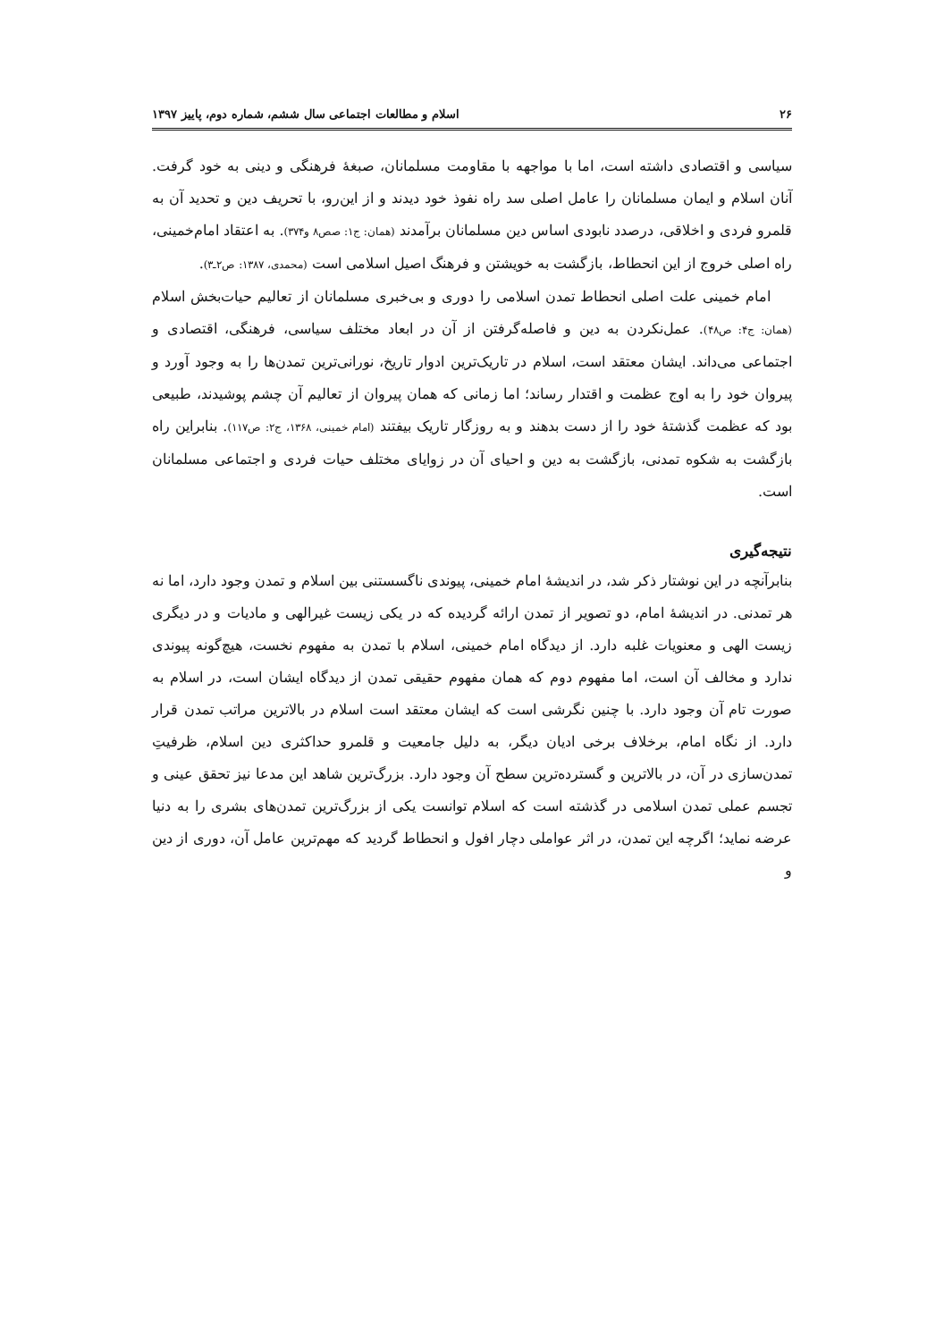۲۶ اسلام و مطالعات اجتماعی سال ششم، شماره دوم، پاییز ۱۳۹۷
سیاسی و اقتصادی داشته است، اما با مواجهه با مقاومت مسلمانان، صبغهٔ فرهنگی و دینی به خود گرفت. آنان اسلام و ایمان مسلمانان را عامل اصلی سد راه نفوذ خود دیدند و از این‌رو، با تحریف دین و تحدید آن به قلمرو فردی و اخلاقی، درصدد نابودی اساس دین مسلمانان برآمدند (همان: ج۱: صص۸ و۳۷۴). به اعتقاد امام‌خمینی، راه اصلی خروج از این انحطاط، بازگشت به خویشتن و فرهنگ اصیل اسلامی است (محمدی، ۱۳۸۷: ص۲ـ۳).
امام خمینی علت اصلی انحطاط تمدن اسلامی را دوری و بی‌خبری مسلمانان از تعالیم حیات‌بخش اسلام (همان: ج۴: ص۴۸). عمل‌نکردن به دین و فاصله‌گرفتن از آن در ابعاد مختلف سیاسی، فرهنگی، اقتصادی و اجتماعی می‌داند. ایشان معتقد است، اسلام در تاریک‌ترین ادوار تاریخ، نورانی‌ترین تمدن‌ها را به وجود آورد و پیروان خود را به اوج عظمت و اقتدار رساند؛ اما زمانی که همان پیروان از تعالیم آن چشم پوشیدند، طبیعی بود که عظمت گذشتهٔ خود را از دست بدهند و به روزگار تاریک بیفتند (امام خمینی، ۱۳۶۸، ج۲: ص۱۱۷). بنابراین راه بازگشت به شکوه تمدنی، بازگشت به دین و احیای آن در زوایای مختلف حیات فردی و اجتماعی مسلمانان است.
نتیجه‌گیری
بنابرآنچه در این نوشتار ذکر شد، در اندیشهٔ امام خمینی، پیوندی ناگسستنی بین اسلام و تمدن وجود دارد، اما نه هر تمدنی. در اندیشهٔ امام، دو تصویر از تمدن ارائه گردیده که در یکی زیست غیرالهی و مادیات و در دیگری زیست الهی و معنویات غلبه دارد. از دیدگاه امام خمینی، اسلام با تمدن به مفهوم نخست، هیچ‌گونه پیوندی ندارد و مخالف آن است، اما مفهوم دوم که همان مفهوم حقیقی تمدن از دیدگاه ایشان است، در اسلام به صورت تام آن وجود دارد. با چنین نگرشی است که ایشان معتقد است اسلام در بالاترین مراتب تمدن قرار دارد. از نگاه امام، برخلاف برخی ادیان دیگر، به دلیل جامعیت و قلمرو حداکثری دین اسلام، ظرفیتِ تمدن‌سازی در آن، در بالاترین و گسترده‌ترین سطح آن وجود دارد. بزرگ‌ترین شاهد این مدعا نیز تحقق عینی و تجسم عملی تمدن اسلامی در گذشته است که اسلام توانست یکی از بزرگ‌ترین تمدن‌های بشری را به دنیا عرضه نماید؛ اگرچه این تمدن، در اثر عواملی دچار افول و انحطاط گردید که مهم‌ترین عامل آن، دوری از دین و